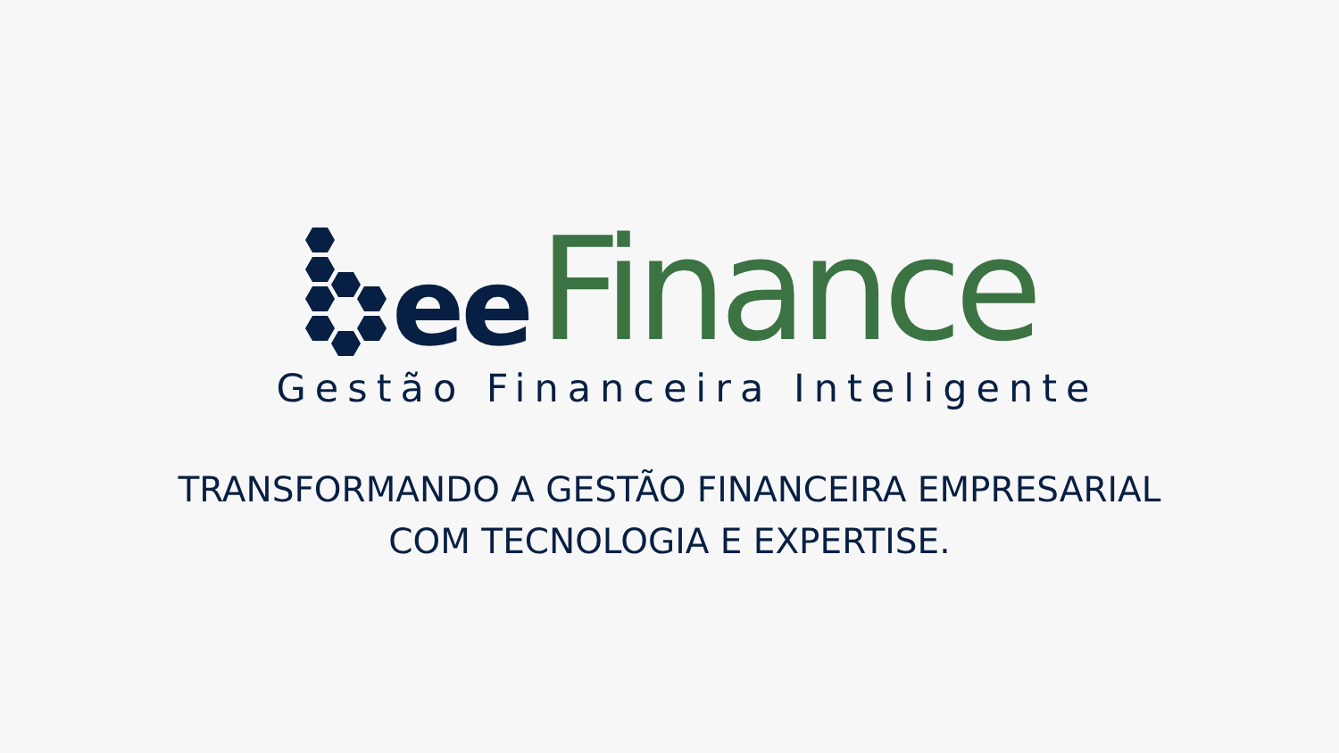ee Finance
Gestão Financeira Inteligente
TRANSFORMANDO A GESTÃO FINANCEIRA EMPRESARIAL
COM TECNOLOGIA E EXPERTISE.